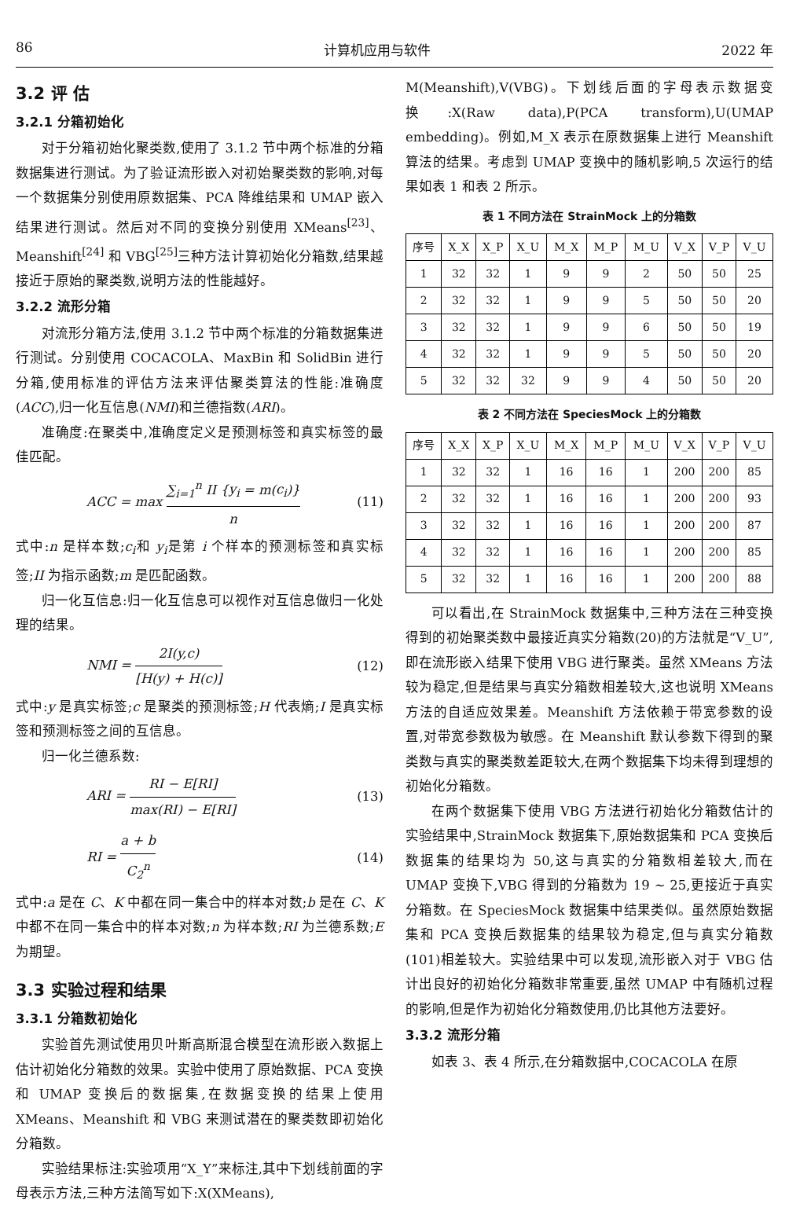86 计算机应用与软件 2022 年
3.2 评 估
3.2.1 分箱初始化
对于分箱初始化聚类数,使用了 3.1.2 节中两个标准的分箱数据集进行测试。为了验证流形嵌入对初始聚类数的影响,对每一个数据集分别使用原数据集、PCA 降维结果和 UMAP 嵌入结果进行测试。然后对不同的变换分别使用 XMeans<sup>[23]</sup>、Meanshift<sup>[24]</sup> 和 VBG<sup>[25]</sup>三种方法计算初始化分箱数,结果越接近于原始的聚类数,说明方法的性能越好。
3.2.2 流形分箱
对流形分箱方法,使用 3.1.2 节中两个标准的分箱数据集进行测试。分别使用 COCACOLA、MaxBin 和 SolidBin 进行分箱,使用标准的评估方法来评估聚类算法的性能:准确度(ACC),归一化互信息(NMI)和兰德指数(ARI)。
准确度:在聚类中,准确度定义是预测标签和真实标签的最佳匹配。
ACC = max ∑<sub>i=1</sub><sup>n</sup> II {y<sub>i</sub> = m(c<sub>i</sub>)} n (11)
式中:n 是样本数;c<sub>i</sub>和 y<sub>i</sub>是第 i 个样本的预测标签和真实标签;II 为指示函数;m 是匹配函数。
归一化互信息:归一化互信息可以视作对互信息做归一化处理的结果。
NMI = 2I(y,c) [H(y) + H(c)] (12)
式中:y 是真实标签;c 是聚类的预测标签;H 代表熵;I 是真实标签和预测标签之间的互信息。
归一化兰德系数:
ARI = RI − E[RI] max(RI) − E[RI] (13)
RI = a + b C<sub>2</sub><sup>n</sup> (14)
式中:a 是在 C、K 中都在同一集合中的样本对数;b 是在 C、K 中都不在同一集合中的样本对数;n 为样本数;RI 为兰德系数;E 为期望。
3.3 实验过程和结果
3.3.1 分箱数初始化
实验首先测试使用贝叶斯高斯混合模型在流形嵌入数据上估计初始化分箱数的效果。实验中使用了原始数据、PCA 变换和 UMAP 变换后的数据集,在数据变换的结果上使用 XMeans、Meanshift 和 VBG 来测试潜在的聚类数即初始化分箱数。
实验结果标注:实验项用“X_Y”来标注,其中下划线前面的字母表示方法,三种方法简写如下:X(XMeans),
M(Meanshift),V(VBG)。下划线后面的字母表示数据变换:X(Raw data),P(PCA transform),U(UMAP embedding)。例如,M_X 表示在原数据集上进行 Meanshift 算法的结果。考虑到 UMAP 变换中的随机影响,5 次运行的结果如表 1 和表 2 所示。
表 1 不同方法在 StrainMock 上的分箱数
| 序号 | X_X | X_P | X_U | M_X | M_P | M_U | V_X | V_P | V_U |
| --- | --- | --- | --- | --- | --- | --- | --- | --- | --- |
| 1 | 32 | 32 | 1 | 9 | 9 | 2 | 50 | 50 | 25 |
| 2 | 32 | 32 | 1 | 9 | 9 | 5 | 50 | 50 | 20 |
| 3 | 32 | 32 | 1 | 9 | 9 | 6 | 50 | 50 | 19 |
| 4 | 32 | 32 | 1 | 9 | 9 | 5 | 50 | 50 | 20 |
| 5 | 32 | 32 | 32 | 9 | 9 | 4 | 50 | 50 | 20 |
表 2 不同方法在 SpeciesMock 上的分箱数
| 序号 | X_X | X_P | X_U | M_X | M_P | M_U | V_X | V_P | V_U |
| --- | --- | --- | --- | --- | --- | --- | --- | --- | --- |
| 1 | 32 | 32 | 1 | 16 | 16 | 1 | 200 | 200 | 85 |
| 2 | 32 | 32 | 1 | 16 | 16 | 1 | 200 | 200 | 93 |
| 3 | 32 | 32 | 1 | 16 | 16 | 1 | 200 | 200 | 87 |
| 4 | 32 | 32 | 1 | 16 | 16 | 1 | 200 | 200 | 85 |
| 5 | 32 | 32 | 1 | 16 | 16 | 1 | 200 | 200 | 88 |
可以看出,在 StrainMock 数据集中,三种方法在三种变换得到的初始聚类数中最接近真实分箱数(20)的方法就是“V_U”,即在流形嵌入结果下使用 VBG 进行聚类。虽然 XMeans 方法较为稳定,但是结果与真实分箱数相差较大,这也说明 XMeans 方法的自适应效果差。Meanshift 方法依赖于带宽参数的设置,对带宽参数极为敏感。在 Meanshift 默认参数下得到的聚类数与真实的聚类数差距较大,在两个数据集下均未得到理想的初始化分箱数。
在两个数据集下使用 VBG 方法进行初始化分箱数估计的实验结果中,StrainMock 数据集下,原始数据集和 PCA 变换后数据集的结果均为 50,这与真实的分箱数相差较大,而在 UMAP 变换下,VBG 得到的分箱数为 19 ~ 25,更接近于真实分箱数。在 SpeciesMock 数据集中结果类似。虽然原始数据集和 PCA 变换后数据集的结果较为稳定,但与真实分箱数(101)相差较大。实验结果中可以发现,流形嵌入对于 VBG 估计出良好的初始化分箱数非常重要,虽然 UMAP 中有随机过程的影响,但是作为初始化分箱数使用,仍比其他方法要好。
3.3.2 流形分箱
如表 3、表 4 所示,在分箱数据中,COCACOLA 在原